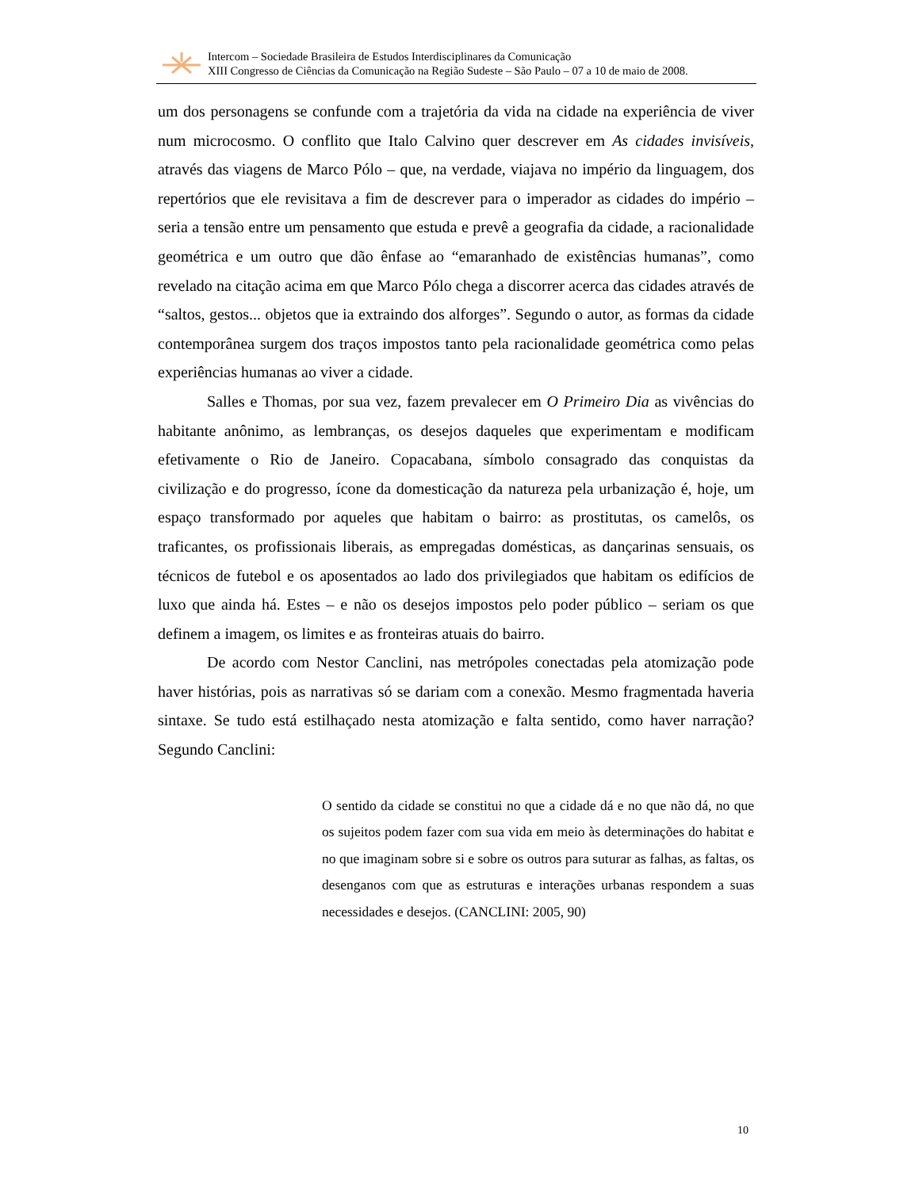Intercom – Sociedade Brasileira de Estudos Interdisciplinares da Comunicação
XIII Congresso de Ciências da Comunicação na Região Sudeste – São Paulo – 07 a 10 de maio de 2008.
um dos personagens se confunde com a trajetória da vida na cidade na experiência de viver num microcosmo. O conflito que Italo Calvino quer descrever em As cidades invisíveis, através das viagens de Marco Pólo – que, na verdade, viajava no império da linguagem, dos repertórios que ele revisitava a fim de descrever para o imperador as cidades do império – seria a tensão entre um pensamento que estuda e prevê a geografia da cidade, a racionalidade geométrica e um outro que dão ênfase ao “emaranhado de existências humanas”, como revelado na citação acima em que Marco Pólo chega a discorrer acerca das cidades através de “saltos, gestos... objetos que ia extraindo dos alforges”. Segundo o autor, as formas da cidade contemporânea surgem dos traços impostos tanto pela racionalidade geométrica como pelas experiências humanas ao viver a cidade.
Salles e Thomas, por sua vez, fazem prevalecer em O Primeiro Dia as vivências do habitante anônimo, as lembranças, os desejos daqueles que experimentam e modificam efetivamente o Rio de Janeiro. Copacabana, símbolo consagrado das conquistas da civilização e do progresso, ícone da domesticação da natureza pela urbanização é, hoje, um espaço transformado por aqueles que habitam o bairro: as prostitutas, os camelôs, os traficantes, os profissionais liberais, as empregadas domésticas, as dançarinas sensuais, os técnicos de futebol e os aposentados ao lado dos privilegiados que habitam os edifícios de luxo que ainda há. Estes – e não os desejos impostos pelo poder público – seriam os que definem a imagem, os limites e as fronteiras atuais do bairro.
De acordo com Nestor Canclini, nas metrópoles conectadas pela atomização pode haver histórias, pois as narrativas só se dariam com a conexão. Mesmo fragmentada haveria sintaxe. Se tudo está estilhaçado nesta atomização e falta sentido, como haver narração? Segundo Canclini:
O sentido da cidade se constitui no que a cidade dá e no que não dá, no que os sujeitos podem fazer com sua vida em meio às determinações do habitat e no que imaginam sobre si e sobre os outros para suturar as falhas, as faltas, os desenganos com que as estruturas e interações urbanas respondem a suas necessidades e desejos. (CANCLINI: 2005, 90)
10